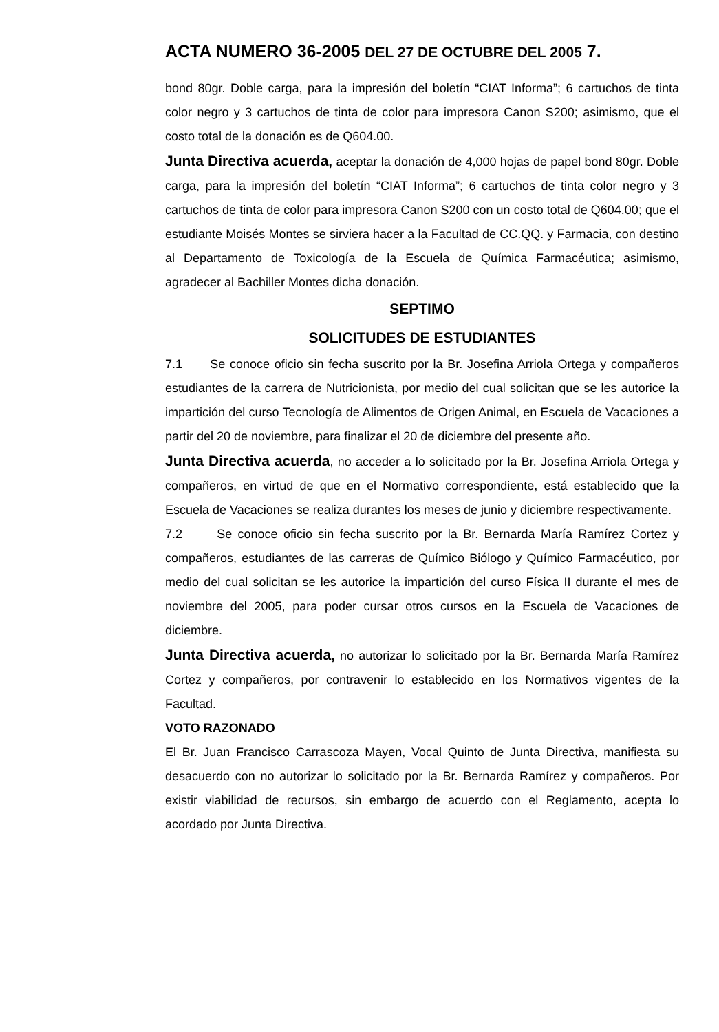ACTA NUMERO 36-2005 DEL 27 DE OCTUBRE DEL 2005 7.
bond 80gr. Doble carga, para la impresión del boletín “CIAT Informa”; 6 cartuchos de tinta color negro y 3 cartuchos de tinta de color para impresora Canon S200; asimismo, que el costo total de la donación es de Q604.00.
Junta Directiva acuerda, aceptar la donación de 4,000 hojas de papel bond 80gr. Doble carga, para la impresión del boletín “CIAT Informa”; 6 cartuchos de tinta color negro y 3 cartuchos de tinta de color para impresora Canon S200 con un costo total de Q604.00; que el estudiante Moisés Montes se sirviera hacer a la Facultad de CC.QQ. y Farmacia, con destino al Departamento de Toxicología de la Escuela de Química Farmacéutica; asimismo, agradecer al Bachiller Montes dicha donación.
SEPTIMO
SOLICITUDES DE ESTUDIANTES
7.1 Se conoce oficio sin fecha suscrito por la Br. Josefina Arriola Ortega y compañeros estudiantes de la carrera de Nutricionista, por medio del cual solicitan que se les autorice la impartición del curso Tecnología de Alimentos de Origen Animal, en Escuela de Vacaciones a partir del 20 de noviembre, para finalizar el 20 de diciembre del presente año.
Junta Directiva acuerda, no acceder a lo solicitado por la Br. Josefina Arriola Ortega y compañeros, en virtud de que en el Normativo correspondiente, está establecido que la Escuela de Vacaciones se realiza durantes los meses de junio y diciembre respectivamente.
7.2 Se conoce oficio sin fecha suscrito por la Br. Bernarda María Ramírez Cortez y compañeros, estudiantes de las carreras de Químico Biólogo y Químico Farmacéutico, por medio del cual solicitan se les autorice la impartición del curso Física II durante el mes de noviembre del 2005, para poder cursar otros cursos en la Escuela de Vacaciones de diciembre.
Junta Directiva acuerda, no autorizar lo solicitado por la Br. Bernarda María Ramírez Cortez y compañeros, por contravenir lo establecido en los Normativos vigentes de la Facultad.
VOTO RAZONADO
El Br. Juan Francisco Carrascoza Mayen, Vocal Quinto de Junta Directiva, manifiesta su desacuerdo con no autorizar lo solicitado por la Br. Bernarda Ramírez y compañeros. Por existir viabilidad de recursos, sin embargo de acuerdo con el Reglamento, acepta lo acordado por Junta Directiva.